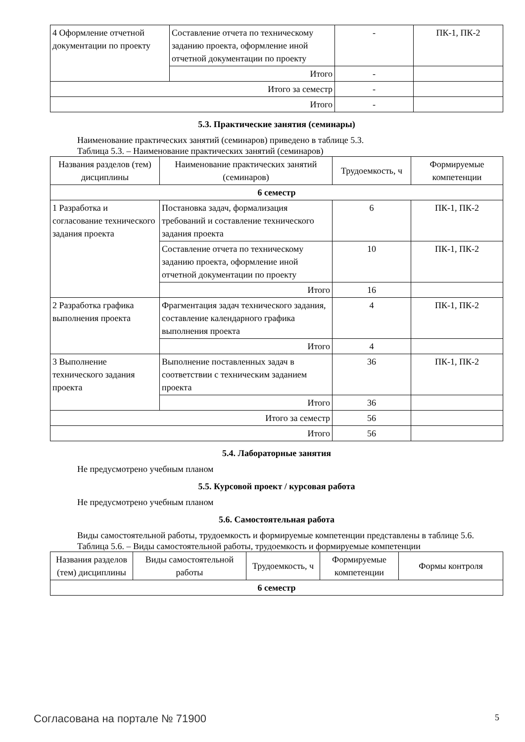| 4 Оформление отчетной документации по проекту | Составление отчета по техническому заданию проекта, оформление иной отчетной документации по проекту | - | ПК-1, ПК-2 |
| | Итого | - | |
| Итого за семестр | | - | |
| Итого | | - | |
5.3. Практические занятия (семинары)
Наименование практических занятий (семинаров) приведено в таблице 5.3.
Таблица 5.3. – Наименование практических занятий (семинаров)
| Названия разделов (тем) дисциплины | Наименование практических занятий (семинаров) | Трудоемкость, ч | Формируемые компетенции |
| --- | --- | --- | --- |
| 6 семестр | | | |
| 1 Разработка и согласование технического задания проекта | Постановка задач, формализация требований и составление технического задания проекта | 6 | ПК-1, ПК-2 |
| | Составление отчета по техническому заданию проекта, оформление иной отчетной документации по проекту | 10 | ПК-1, ПК-2 |
| | Итого | 16 | |
| 2 Разработка графика выполнения проекта | Фрагментация задач технического задания, составление календарного графика выполнения проекта | 4 | ПК-1, ПК-2 |
| | Итого | 4 | |
| 3 Выполнение технического задания проекта | Выполнение поставленных задач в соответствии с техническим заданием проекта | 36 | ПК-1, ПК-2 |
| | Итого | 36 | |
| Итого за семестр | | 56 | |
| Итого | | 56 | |
5.4. Лабораторные занятия
Не предусмотрено учебным планом
5.5. Курсовой проект / курсовая работа
Не предусмотрено учебным планом
5.6. Самостоятельная работа
Виды самостоятельной работы, трудоемкость и формируемые компетенции представлены в таблице 5.6.
Таблица 5.6. – Виды самостоятельной работы, трудоемкость и формируемые компетенции
| Названия разделов (тем) дисциплины | Виды самостоятельной работы | Трудоемкость, ч | Формируемые компетенции | Формы контроля |
| --- | --- | --- | --- | --- |
| 6 семестр | | | | |
Согласована на портале № 71900 5